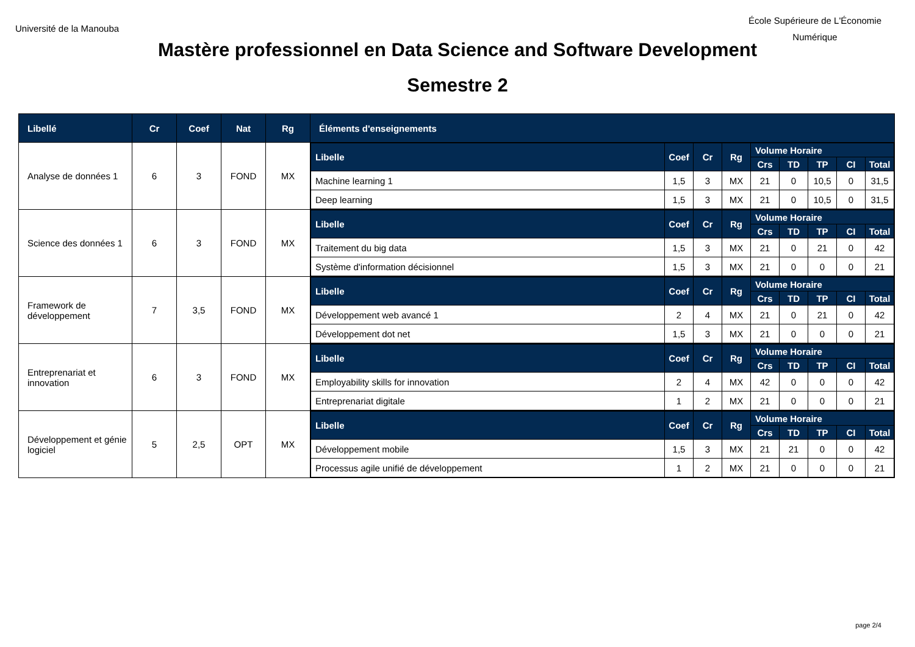Université de la Manouba
École Supérieure de L'Économie
Numérique
Mastère professionnel en Data Science and Software Development
Semestre 2
| Libellé | Cr | Coef | Nat | Rg | Éléments d'enseignements |
| --- | --- | --- | --- | --- | --- |
| Analyse de données 1 | 6 | 3 | FOND | MX | / Libelle / Coef / Cr / Rg / Volume Horaire / / / / / / --- / --- / --- / --- / --- / --- / --- / --- / --- / / / / / / Crs / TD / TP / CI / Total / / Machine learning 1 / 1,5 / 3 / MX / 21 / 0 / 10,5 / 0 / 31,5 / / Deep learning / 1,5 / 3 / MX / 21 / 0 / 10,5 / 0 / 31,5 / |
| Science des données 1 | 6 | 3 | FOND | MX | / Libelle / Coef / Cr / Rg / Volume Horaire / / / / / / --- / --- / --- / --- / --- / --- / --- / --- / --- / / / / / / Crs / TD / TP / CI / Total / / Traitement du big data / 1,5 / 3 / MX / 21 / 0 / 21 / 0 / 42 / / Système d'information décisionnel / 1,5 / 3 / MX / 21 / 0 / 0 / 0 / 21 / |
| Framework de développement | 7 | 3,5 | FOND | MX | / Libelle / Coef / Cr / Rg / Volume Horaire / / / / / / --- / --- / --- / --- / --- / --- / --- / --- / --- / / / / / / Crs / TD / TP / CI / Total / / Développement web avancé 1 / 2 / 4 / MX / 21 / 0 / 21 / 0 / 42 / / Développement dot net / 1,5 / 3 / MX / 21 / 0 / 0 / 0 / 21 / |
| Entreprenariat et innovation | 6 | 3 | FOND | MX | / Libelle / Coef / Cr / Rg / Volume Horaire / / / / / / --- / --- / --- / --- / --- / --- / --- / --- / --- / / / / / / Crs / TD / TP / CI / Total / / Employability skills for innovation / 2 / 4 / MX / 42 / 0 / 0 / 0 / 42 / / Entreprenariat digitale / 1 / 2 / MX / 21 / 0 / 0 / 0 / 21 / |
| Développement et génie logiciel | 5 | 2,5 | OPT | MX | / Libelle / Coef / Cr / Rg / Volume Horaire / / / / / / --- / --- / --- / --- / --- / --- / --- / --- / --- / / / / / / Crs / TD / TP / CI / Total / / Développement mobile / 1,5 / 3 / MX / 21 / 21 / 0 / 0 / 42 / / Processus agile unifié de développement / 1 / 2 / MX / 21 / 0 / 0 / 0 / 21 / |
page 2/4